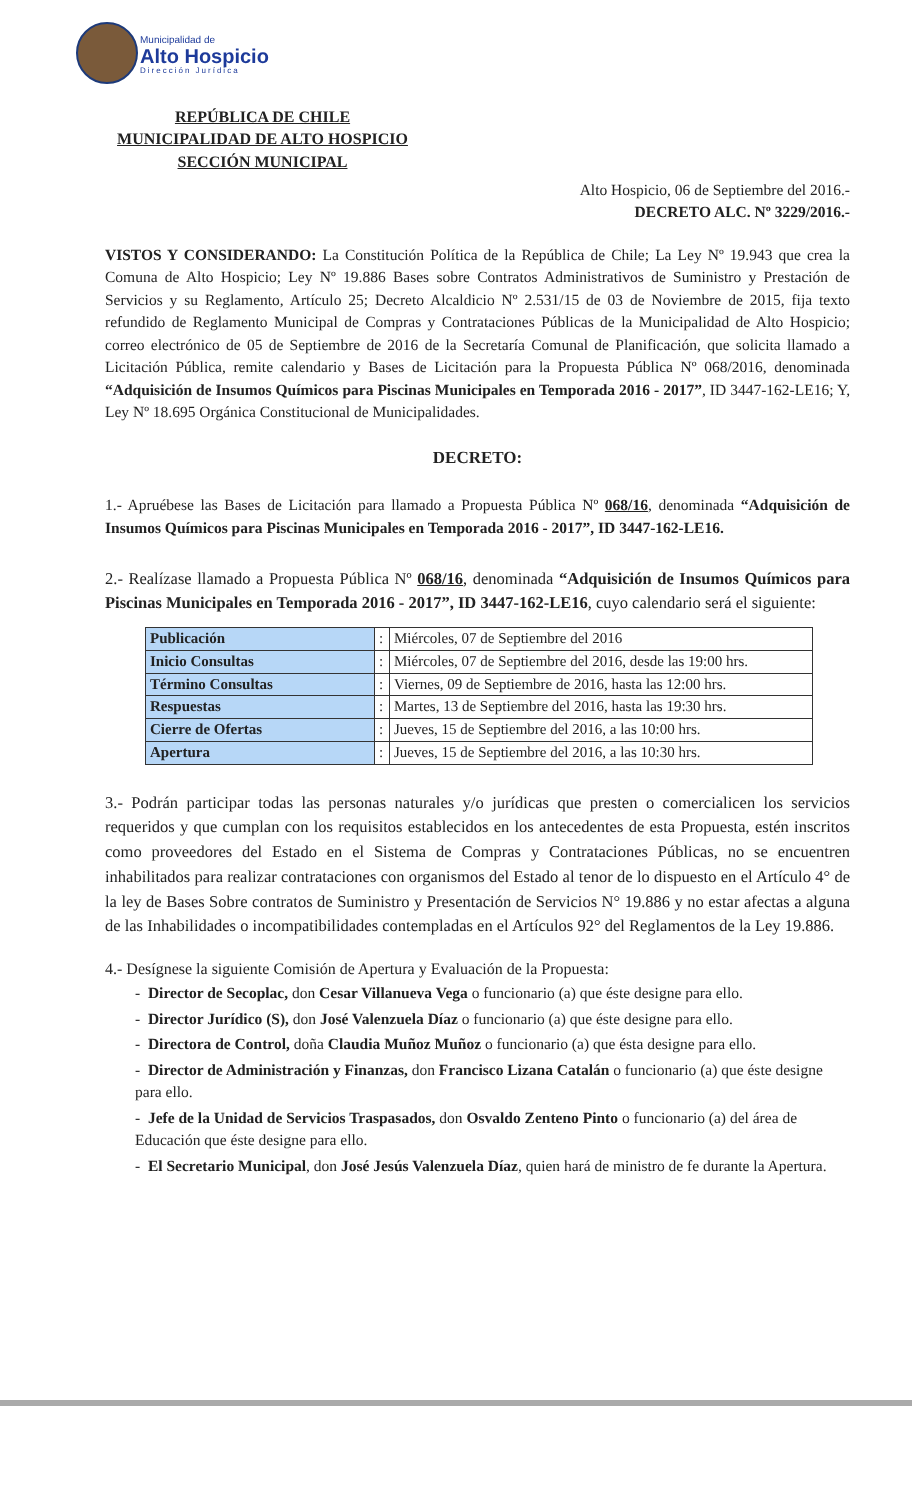Municipalidad de
Alto Hospicio
Dirección Jurídica
REPÚBLICA DE CHILE
MUNICIPALIDAD DE ALTO HOSPICIO
SECCIÓN MUNICIPAL
Alto Hospicio, 06 de Septiembre del 2016.-
DECRETO ALC. Nº 3229/2016.-
VISTOS Y CONSIDERANDO: La Constitución Política de la República de Chile; La Ley Nº 19.943 que crea la Comuna de Alto Hospicio; Ley Nº 19.886 Bases sobre Contratos Administrativos de Suministro y Prestación de Servicios y su Reglamento, Artículo 25; Decreto Alcaldicio Nº 2.531/15 de 03 de Noviembre de 2015, fija texto refundido de Reglamento Municipal de Compras y Contrataciones Públicas de la Municipalidad de Alto Hospicio; correo electrónico de 05 de Septiembre de 2016 de la Secretaría Comunal de Planificación, que solicita llamado a Licitación Pública, remite calendario y Bases de Licitación para la Propuesta Pública Nº 068/2016, denominada “Adquisición de Insumos Químicos para Piscinas Municipales en Temporada 2016 - 2017”, ID 3447-162-LE16; Y, Ley Nº 18.695 Orgánica Constitucional de Municipalidades.
DECRETO:
1.- Apruébese las Bases de Licitación para llamado a Propuesta Pública Nº 068/16, denominada “Adquisición de Insumos Químicos para Piscinas Municipales en Temporada 2016 - 2017”, ID 3447-162-LE16.
2.- Realízase llamado a Propuesta Pública Nº 068/16, denominada “Adquisición de Insumos Químicos para Piscinas Municipales en Temporada 2016 - 2017”, ID 3447-162-LE16, cuyo calendario será el siguiente:
| Publicación | : | Miércoles, 07 de Septiembre del 2016 |
| Inicio Consultas | : | Miércoles, 07 de Septiembre del 2016, desde las 19:00 hrs. |
| Término Consultas | : | Viernes, 09 de Septiembre de 2016, hasta las 12:00 hrs. |
| Respuestas | : | Martes, 13 de Septiembre del 2016, hasta las 19:30 hrs. |
| Cierre de Ofertas | : | Jueves, 15 de Septiembre del 2016, a las 10:00 hrs. |
| Apertura | : | Jueves, 15 de Septiembre del 2016, a las 10:30 hrs. |
3.- Podrán participar todas las personas naturales y/o jurídicas que presten o comercialicen los servicios requeridos y que cumplan con los requisitos establecidos en los antecedentes de esta Propuesta, estén inscritos como proveedores del Estado en el Sistema de Compras y Contrataciones Públicas, no se encuentren inhabilitados para realizar contrataciones con organismos del Estado al tenor de lo dispuesto en el Artículo 4° de la ley de Bases Sobre contratos de Suministro y Presentación de Servicios N° 19.886 y no estar afectas a alguna de las Inhabilidades o incompatibilidades contempladas en el Artículos 92° del Reglamentos de la Ley 19.886.
4.- Desígnese la siguiente Comisión de Apertura y Evaluación de la Propuesta:
- Director de Secoplac, don Cesar Villanueva Vega o funcionario (a) que éste designe para ello.
- Director Jurídico (S), don José Valenzuela Díaz o funcionario (a) que éste designe para ello.
- Directora de Control, doña Claudia Muñoz Muñoz o funcionario (a) que ésta designe para ello.
- Director de Administración y Finanzas, don Francisco Lizana Catalán o funcionario (a) que éste designe para ello.
- Jefe de la Unidad de Servicios Traspasados, don Osvaldo Zenteno Pinto o funcionario (a) del área de Educación que éste designe para ello.
- El Secretario Municipal, don José Jesús Valenzuela Díaz, quien hará de ministro de fe durante la Apertura.